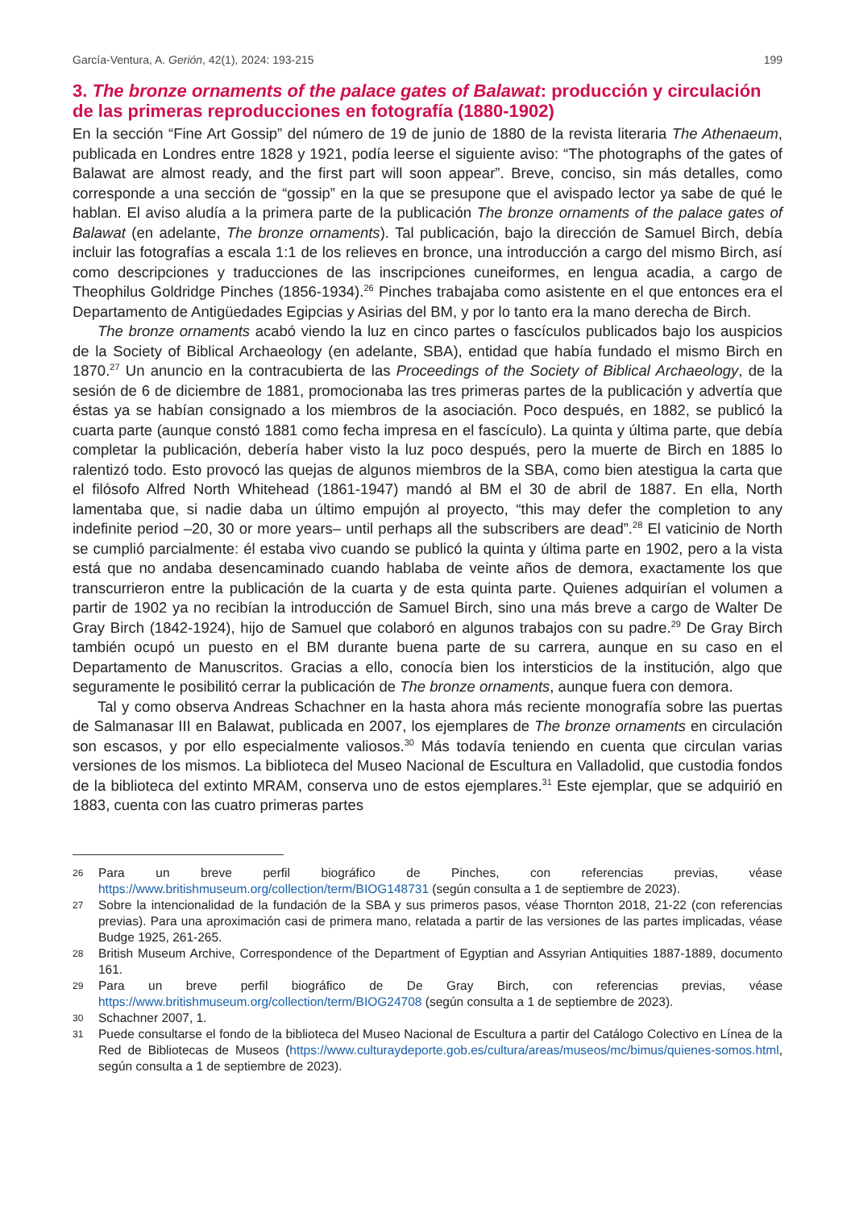García-Ventura, A. Gerión, 42(1), 2024: 193-215 199
3. The bronze ornaments of the palace gates of Balawat: producción y circulación de las primeras reproducciones en fotografía (1880-1902)
En la sección “Fine Art Gossip” del número de 19 de junio de 1880 de la revista literaria The Athenaeum, publicada en Londres entre 1828 y 1921, podía leerse el siguiente aviso: “The photographs of the gates of Balawat are almost ready, and the first part will soon appear”. Breve, conciso, sin más detalles, como corresponde a una sección de “gossip” en la que se presupone que el avispado lector ya sabe de qué le hablan. El aviso aludía a la primera parte de la publicación The bronze ornaments of the palace gates of Balawat (en adelante, The bronze ornaments). Tal publicación, bajo la dirección de Samuel Birch, debía incluir las fotografías a escala 1:1 de los relieves en bronce, una introducción a cargo del mismo Birch, así como descripciones y traducciones de las inscripciones cuneiformes, en lengua acadia, a cargo de Theophilus Goldridge Pinches (1856-1934).<sup>26</sup> Pinches trabajaba como asistente en el que entonces era el Departamento de Antigüedades Egipcias y Asirias del BM, y por lo tanto era la mano derecha de Birch.
The bronze ornaments acabó viendo la luz en cinco partes o fascículos publicados bajo los auspicios de la Society of Biblical Archaeology (en adelante, SBA), entidad que había fundado el mismo Birch en 1870.<sup>27</sup> Un anuncio en la contracubierta de las Proceedings of the Society of Biblical Archaeology, de la sesión de 6 de diciembre de 1881, promocionaba las tres primeras partes de la publicación y advertía que éstas ya se habían consignado a los miembros de la asociación. Poco después, en 1882, se publicó la cuarta parte (aunque constó 1881 como fecha impresa en el fascículo). La quinta y última parte, que debía completar la publicación, debería haber visto la luz poco después, pero la muerte de Birch en 1885 lo ralentizó todo. Esto provocó las quejas de algunos miembros de la SBA, como bien atestigua la carta que el filósofo Alfred North Whitehead (1861-1947) mandó al BM el 30 de abril de 1887. En ella, North lamentaba que, si nadie daba un último empujón al proyecto, “this may defer the completion to any indefinite period –20, 30 or more years– until perhaps all the subscribers are dead”.<sup>28</sup> El vaticinio de North se cumplió parcialmente: él estaba vivo cuando se publicó la quinta y última parte en 1902, pero a la vista está que no andaba desencaminado cuando hablaba de veinte años de demora, exactamente los que transcurrieron entre la publicación de la cuarta y de esta quinta parte. Quienes adquirían el volumen a partir de 1902 ya no recibían la introducción de Samuel Birch, sino una más breve a cargo de Walter De Gray Birch (1842-1924), hijo de Samuel que colaboró en algunos trabajos con su padre.<sup>29</sup> De Gray Birch también ocupó un puesto en el BM durante buena parte de su carrera, aunque en su caso en el Departamento de Manuscritos. Gracias a ello, conocía bien los intersticios de la institución, algo que seguramente le posibilitó cerrar la publicación de The bronze ornaments, aunque fuera con demora.
Tal y como observa Andreas Schachner en la hasta ahora más reciente monografía sobre las puertas de Salmanasar III en Balawat, publicada en 2007, los ejemplares de The bronze ornaments en circulación son escasos, y por ello especialmente valiosos.<sup>30</sup> Más todavía teniendo en cuenta que circulan varias versiones de los mismos. La biblioteca del Museo Nacional de Escultura en Valladolid, que custodia fondos de la biblioteca del extinto MRAM, conserva uno de estos ejemplares.<sup>31</sup> Este ejemplar, que se adquirió en 1883, cuenta con las cuatro primeras partes
26 Para un breve perfil biográfico de Pinches, con referencias previas, véase https://www.britishmuseum.org/collection/term/BIOG148731 (según consulta a 1 de septiembre de 2023).
27 Sobre la intencionalidad de la fundación de la SBA y sus primeros pasos, véase Thornton 2018, 21-22 (con referencias previas). Para una aproximación casi de primera mano, relatada a partir de las versiones de las partes implicadas, véase Budge 1925, 261-265.
28 British Museum Archive, Correspondence of the Department of Egyptian and Assyrian Antiquities 1887-1889, documento 161.
29 Para un breve perfil biográfico de De Gray Birch, con referencias previas, véase https://www.britishmuseum.org/collection/term/BIOG24708 (según consulta a 1 de septiembre de 2023).
30 Schachner 2007, 1.
31 Puede consultarse el fondo de la biblioteca del Museo Nacional de Escultura a partir del Catálogo Colectivo en Línea de la Red de Bibliotecas de Museos (https://www.culturaydeporte.gob.es/cultura/areas/museos/mc/bimus/quienes-somos.html, según consulta a 1 de septiembre de 2023).